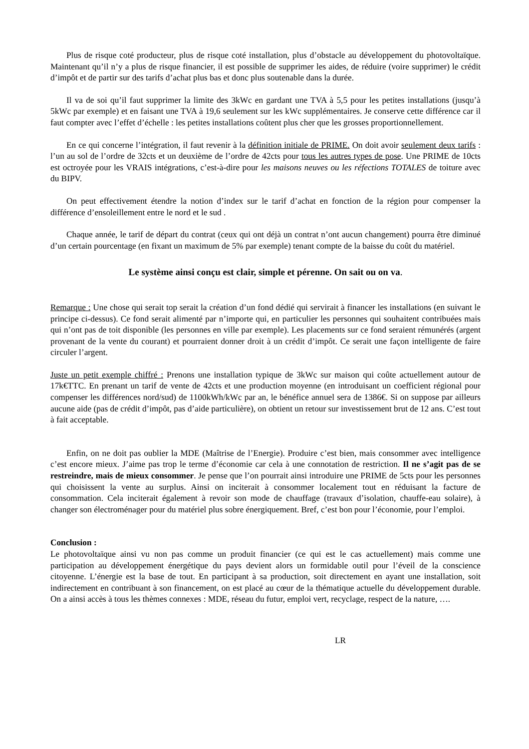Plus de risque coté producteur, plus de risque coté installation, plus d’obstacle au développement du photovoltaïque. Maintenant qu’il n’y a plus de risque financier, il est possible de supprimer les aides, de réduire (voire supprimer) le crédit d’impôt et de partir sur des tarifs d’achat plus bas et donc plus soutenable dans la durée.
Il va de soi qu’il faut supprimer la limite des 3kWc en gardant une TVA à 5,5 pour les petites installations (jusqu’à 5kWc par exemple) et en faisant une TVA à 19,6 seulement sur les kWc supplémentaires. Je conserve cette différence car il faut compter avec l’effet d’échelle : les petites installations coûtent plus cher que les grosses proportionnellement.
En ce qui concerne l’intégration, il faut revenir à la définition initiale de PRIME. On doit avoir seulement deux tarifs : l’un au sol de l’ordre de 32cts et un deuxième de l’ordre de 42cts pour tous les autres types de pose. Une PRIME de 10cts est octroyée pour les VRAIS intégrations, c’est-à-dire pour les maisons neuves ou les réfections TOTALES de toiture avec du BIPV.
On peut effectivement étendre la notion d’index sur le tarif d’achat en fonction de la région pour compenser la différence d’ensoleillement entre le nord et le sud .
Chaque année, le tarif de départ du contrat (ceux qui ont déjà un contrat n’ont aucun changement) pourra être diminué d’un certain pourcentage (en fixant un maximum de 5% par exemple) tenant compte de la baisse du coût du matériel.
Le système ainsi conçu est clair, simple et pérenne. On sait ou on va.
Remarque : Une chose qui serait top serait la création d’un fond dédié qui servirait à financer les installations (en suivant le principe ci-dessus). Ce fond serait alimenté par n’importe qui, en particulier les personnes qui souhaitent contribuées mais qui n’ont pas de toit disponible (les personnes en ville par exemple). Les placements sur ce fond seraient rémunérés (argent provenant de la vente du courant) et pourraient donner droit à un crédit d’impôt. Ce serait une façon intelligente de faire circuler l’argent.
Juste un petit exemple chiffré : Prenons une installation typique de 3kWc sur maison qui coûte actuellement autour de 17k€TTC. En prenant un tarif de vente de 42cts et une production moyenne (en introduisant un coefficient régional pour compenser les différences nord/sud) de 1100kWh/kWc par an, le bénéfice annuel sera de 1386€. Si on suppose par ailleurs aucune aide (pas de crédit d’impôt, pas d’aide particulière), on obtient un retour sur investissement brut de 12 ans. C’est tout à fait acceptable.
Enfin, on ne doit pas oublier la MDE (Maîtrise de l’Energie). Produire c’est bien, mais consommer avec intelligence c’est encore mieux. J’aime pas trop le terme d’économie car cela à une connotation de restriction. Il ne s’agit pas de se restreindre, mais de mieux consommer. Je pense que l’on pourrait ainsi introduire une PRIME de 5cts pour les personnes qui choisissent la vente au surplus. Ainsi on inciterait à consommer localement tout en réduisant la facture de consommation. Cela inciterait également à revoir son mode de chauffage (travaux d’isolation, chauffe-eau solaire), à changer son électroménager pour du matériel plus sobre énergiquement. Bref, c’est bon pour l’économie, pour l’emploi.
Conclusion :
Le photovoltaïque ainsi vu non pas comme un produit financier (ce qui est le cas actuellement) mais comme une participation au développement énergétique du pays devient alors un formidable outil pour l’éveil de la conscience citoyenne. L’énergie est la base de tout. En participant à sa production, soit directement en ayant une installation, soit indirectement en contribuant à son financement, on est placé au cœur de la thématique actuelle du développement durable. On a ainsi accès à tous les thèmes connexes : MDE, réseau du futur, emploi vert, recyclage, respect de la nature, ….
LR